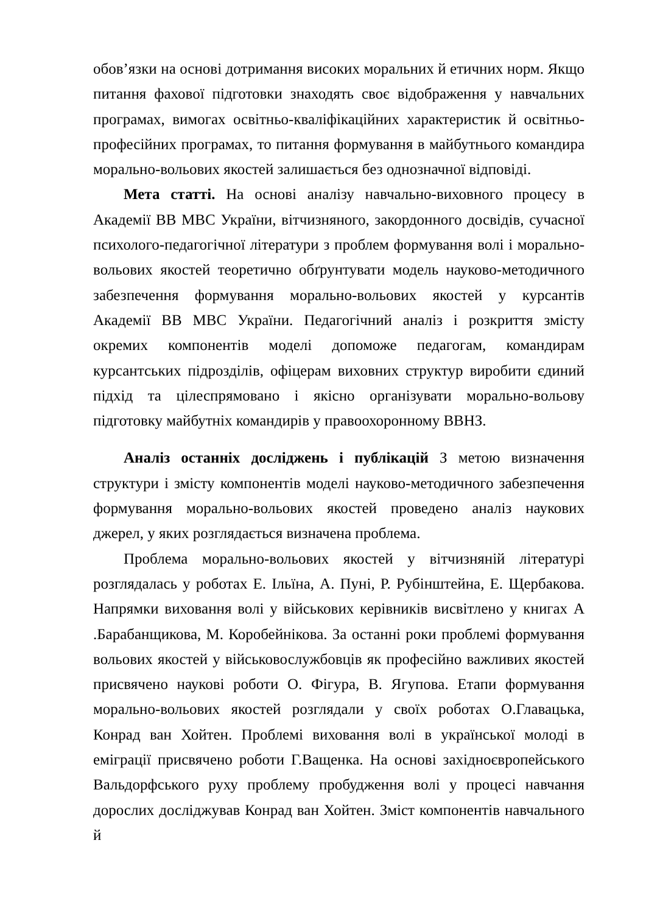обов’язки на основі дотримання високих моральних й етичних норм. Якщо питання фахової підготовки знаходять своє відображення у навчальних програмах, вимогах освітньо-кваліфікаційних характеристик й освітньо-професійних програмах, то питання формування в майбутнього командира морально-вольових якостей залишається без однозначної відповіді.
Мета статті. На основі аналізу навчально-виховного процесу в Академії ВВ МВС України, вітчизняного, закордонного досвідів, сучасної психолого-педагогічної літератури з проблем формування волі і морально-вольових якостей теоретично обґрунтувати модель науково-методичного забезпечення формування морально-вольових якостей у курсантів Академії ВВ МВС України. Педагогічний аналіз і розкриття змісту окремих компонентів моделі допоможе педагогам, командирам курсантських підрозділів, офіцерам виховних структур виробити єдиний підхід та цілеспрямовано і якісно організувати морально-вольову підготовку майбутніх командирів у правоохоронному ВВНЗ.
Аналіз останніх досліджень і публікацій З метою визначення структури і змісту компонентів моделі науково-методичного забезпечення формування морально-вольових якостей проведено аналіз наукових джерел, у яких розглядається визначена проблема.
Проблема морально-вольових якостей у вітчизняній літературі розглядалась у роботах Е. Ільїна, А. Пуні, Р. Рубінштейна, Е. Щербакова. Напрямки виховання волі у військових керівників висвітлено у книгах А .Барабанщикова, М. Коробейнікова. За останні роки проблемі формування вольових якостей у військовослужбовців як професійно важливих якостей присвячено наукові роботи О. Фігура, В. Ягупова. Етапи формування морально-вольових якостей розглядали у своїх роботах О.Главацька, Конрад ван Хойтен. Проблемі виховання волі в української молоді в еміграції присвячено роботи Г.Ващенка. На основі західноєвропейського Вальдорфського руху проблему пробудження волі у процесі навчання дорослих досліджував Конрад ван Хойтен. Зміст компонентів навчального й